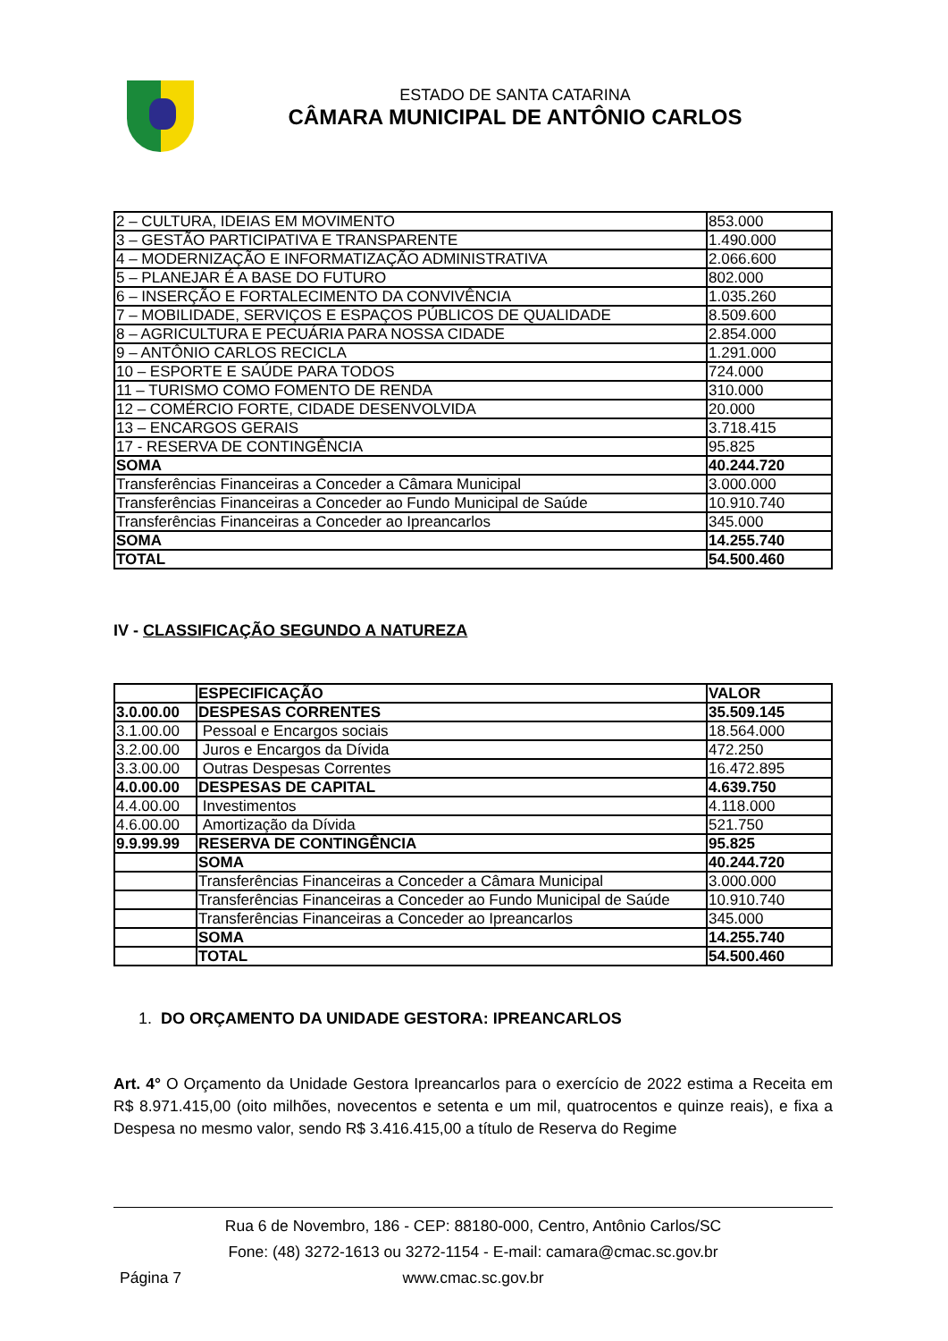ESTADO DE SANTA CATARINA
CÂMARA MUNICIPAL DE ANTÔNIO CARLOS
| 2 – CULTURA, IDEIAS EM MOVIMENTO | 853.000 |
| 3 – GESTÃO PARTICIPATIVA E TRANSPARENTE | 1.490.000 |
| 4 – MODERNIZAÇÃO E INFORMATIZAÇÃO ADMINISTRATIVA | 2.066.600 |
| 5 – PLANEJAR É A BASE DO FUTURO | 802.000 |
| 6 – INSERÇÃO E FORTALECIMENTO DA CONVIVÊNCIA | 1.035.260 |
| 7 – MOBILIDADE, SERVIÇOS E ESPAÇOS PÚBLICOS DE QUALIDADE | 8.509.600 |
| 8 – AGRICULTURA E PECUÁRIA PARA NOSSA CIDADE | 2.854.000 |
| 9 – ANTÔNIO CARLOS RECICLA | 1.291.000 |
| 10 – ESPORTE E SAÚDE PARA TODOS | 724.000 |
| 11 – TURISMO COMO FOMENTO DE RENDA | 310.000 |
| 12 – COMÉRCIO FORTE, CIDADE DESENVOLVIDA | 20.000 |
| 13 – ENCARGOS GERAIS | 3.718.415 |
| 17 - RESERVA DE CONTINGÊNCIA | 95.825 |
| SOMA | 40.244.720 |
| Transferências Financeiras a Conceder a Câmara Municipal | 3.000.000 |
| Transferências Financeiras a Conceder ao Fundo Municipal de Saúde | 10.910.740 |
| Transferências Financeiras a Conceder ao Ipreancarlos | 345.000 |
| SOMA | 14.255.740 |
| TOTAL | 54.500.460 |
IV - CLASSIFICAÇÃO SEGUNDO A NATUREZA
| | ESPECIFICAÇÃO | VALOR |
| 3.0.00.00 | DESPESAS CORRENTES | 35.509.145 |
| 3.1.00.00 | Pessoal e Encargos sociais | 18.564.000 |
| 3.2.00.00 | Juros e Encargos da Dívida | 472.250 |
| 3.3.00.00 | Outras Despesas Correntes | 16.472.895 |
| 4.0.00.00 | DESPESAS DE CAPITAL | 4.639.750 |
| 4.4.00.00 | Investimentos | 4.118.000 |
| 4.6.00.00 | Amortização da Dívida | 521.750 |
| 9.9.99.99 | RESERVA DE CONTINGÊNCIA | 95.825 |
| | SOMA | 40.244.720 |
| | Transferências Financeiras a Conceder a Câmara Municipal | 3.000.000 |
| | Transferências Financeiras a Conceder ao Fundo Municipal de Saúde | 10.910.740 |
| | Transferências Financeiras a Conceder ao Ipreancarlos | 345.000 |
| | SOMA | 14.255.740 |
| | TOTAL | 54.500.460 |
1. DO ORÇAMENTO DA UNIDADE GESTORA: IPREANCARLOS
Art. 4° O Orçamento da Unidade Gestora Ipreancarlos para o exercício de 2022 estima a Receita em R$ 8.971.415,00 (oito milhões, novecentos e setenta e um mil, quatrocentos e quinze reais), e fixa a Despesa no mesmo valor, sendo R$ 3.416.415,00 a título de Reserva do Regime
Rua 6 de Novembro, 186 - CEP: 88180-000, Centro, Antônio Carlos/SC
Fone: (48) 3272-1613 ou 3272-1154 - E-mail: camara@cmac.sc.gov.br
Página 7
www.cmac.sc.gov.br